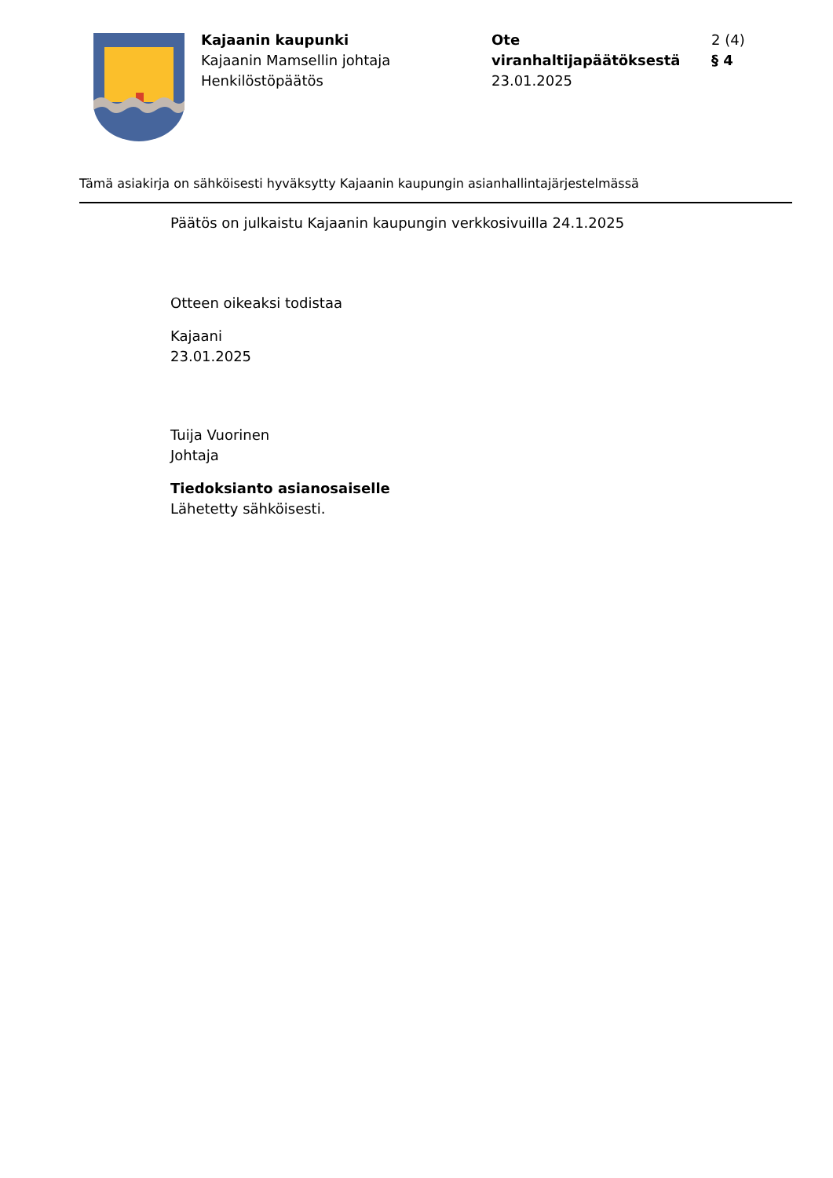Kajaanin kaupunki
Kajaanin Mamsellin johtaja
Henkilöstöpäätös
Ote viranhaltijapäätöksestä
23.01.2025
2 (4)
§ 4
Tämä asiakirja on sähköisesti hyväksytty Kajaanin kaupungin asianhallintajärjestelmässä
Päätös on julkaistu Kajaanin kaupungin verkkosivuilla 24.1.2025
Otteen oikeaksi todistaa
Kajaani
23.01.2025
Tuija Vuorinen
Johtaja
Tiedoksianto asianosaiselle
Lähetetty sähköisesti.